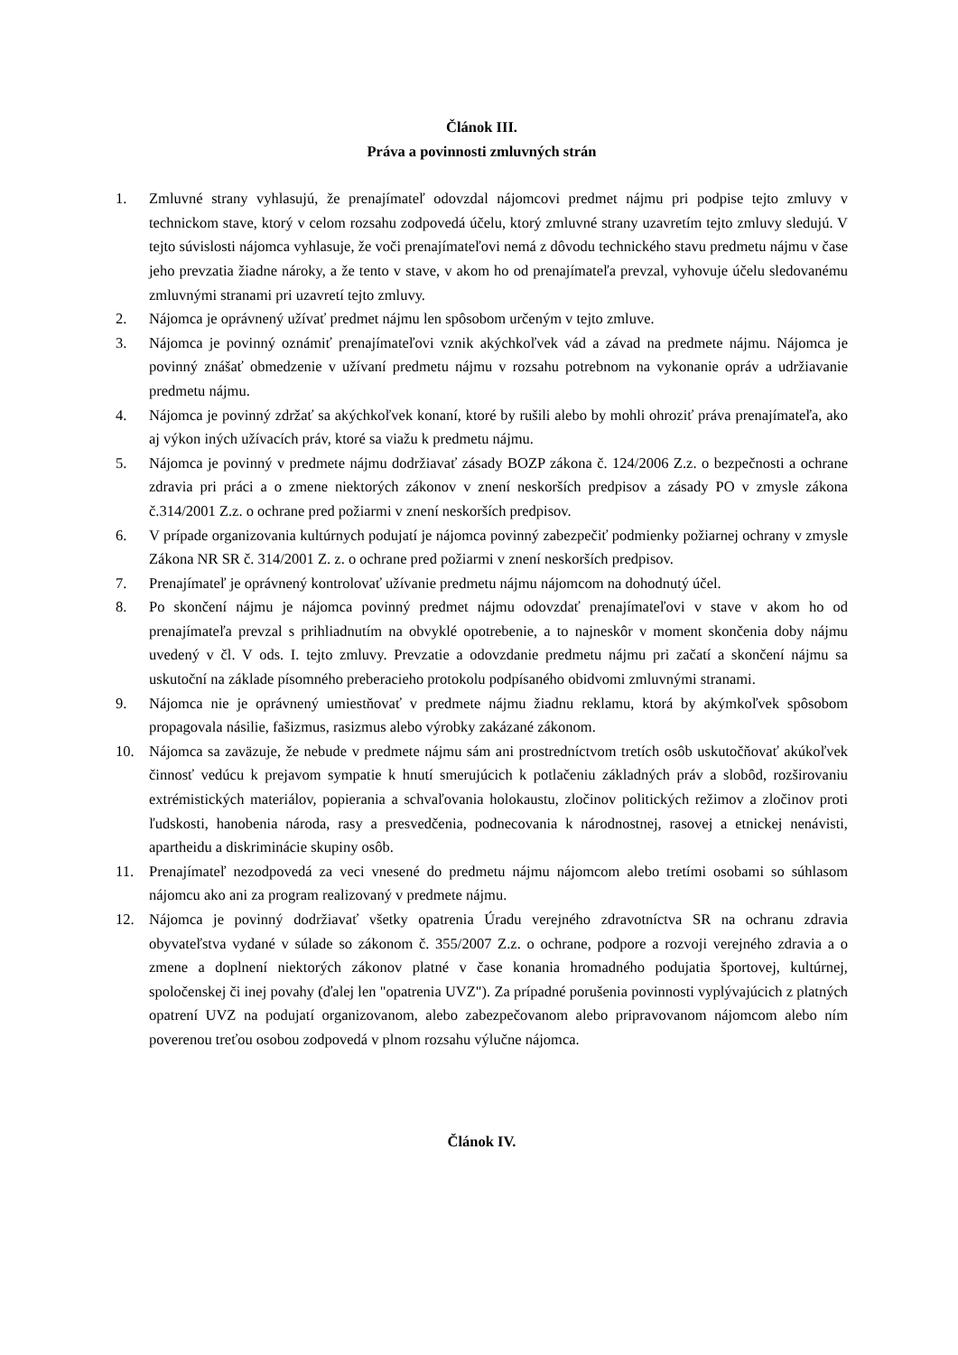Článok III.
Práva a povinnosti zmluvných strán
1. Zmluvné strany vyhlasujú, že prenajímateľ odovzdal nájomcovi predmet nájmu pri podpise tejto zmluvy v technickom stave, ktorý v celom rozsahu zodpovedá účelu, ktorý zmluvné strany uzavretím tejto zmluvy sledujú. V tejto súvislosti nájomca vyhlasuje, že voči prenajímateľovi nemá z dôvodu technického stavu predmetu nájmu v čase jeho prevzatia žiadne nároky, a že tento v stave, v akom ho od prenajímateľa prevzal, vyhovuje účelu sledovanému zmluvnými stranami pri uzavretí tejto zmluvy.
2. Nájomca je oprávnený užívať predmet nájmu len spôsobom určeným v tejto zmluve.
3. Nájomca je povinný oznámiť prenajímateľovi vznik akýchkoľvek vád a závad na predmete nájmu. Nájomca je povinný znášať obmedzenie v užívaní predmetu nájmu v rozsahu potrebnom na vykonanie opráv a udržiavanie predmetu nájmu.
4. Nájomca je povinný zdržať sa akýchkoľvek konaní, ktoré by rušili alebo by mohli ohroziť práva prenajímateľa, ako aj výkon iných užívacích práv, ktoré sa viažu k predmetu nájmu.
5. Nájomca je povinný v predmete nájmu dodržiavať zásady BOZP zákona č. 124/2006 Z.z. o bezpečnosti a ochrane zdravia pri práci a o zmene niektorých zákonov v znení neskorších predpisov a zásady PO v zmysle zákona č.314/2001 Z.z. o ochrane pred požiarmi v znení neskorších predpisov.
6. V prípade organizovania kultúrnych podujatí je nájomca povinný zabezpečiť podmienky požiarnej ochrany v zmysle Zákona NR SR č. 314/2001 Z. z. o ochrane pred požiarmi v znení neskorších predpisov.
7. Prenajímateľ je oprávnený kontrolovať užívanie predmetu nájmu nájomcom na dohodnutý účel.
8. Po skončení nájmu je nájomca povinný predmet nájmu odovzdať prenajímateľovi v stave v akom ho od prenajímateľa prevzal s prihliadnutím na obvyklé opotrebenie, a to najneskôr v moment skončenia doby nájmu uvedený v čl. V ods. I. tejto zmluvy. Prevzatie a odovzdanie predmetu nájmu pri začatí a skončení nájmu sa uskutoční na základe písomného preberacieho protokolu podpísaného obidvomi zmluvnými stranami.
9. Nájomca nie je oprávnený umiestňovať v predmete nájmu žiadnu reklamu, ktorá by akýmkoľvek spôsobom propagovala násilie, fašizmus, rasizmus alebo výrobky zakázané zákonom.
10. Nájomca sa zaväzuje, že nebude v predmete nájmu sám ani prostredníctvom tretích osôb uskutočňovať akúkoľvek činnosť vedúcu k prejavom sympatie k hnutí smerujúcich k potlačeniu základných práv a slobôd, rozširovaniu extrémistických materiálov, popierania a schvaľovania holokaustu, zločinov politických režimov a zločinov proti ľudskosti, hanobenia národa, rasy a presvedčenia, podnecovania k národnostnej, rasovej a etnickej nenávisti, apartheidu a diskriminácie skupiny osôb.
11. Prenajímateľ nezodpovedá za veci vnesené do predmetu nájmu nájomcom alebo tretími osobami so súhlasom nájomcu ako ani za program realizovaný v predmete nájmu.
12. Nájomca je povinný dodržiavať všetky opatrenia Úradu verejného zdravotníctva SR na ochranu zdravia obyvateľstva vydané v súlade so zákonom č. 355/2007 Z.z. o ochrane, podpore a rozvoji verejného zdravia a o zmene a doplnení niektorých zákonov platné v čase konania hromadného podujatia športovej, kultúrnej, spoločenskej či inej povahy (ďalej len "opatrenia UVZ"). Za prípadné porušenia povinnosti vyplývajúcich z platných opatrení UVZ na podujatí organizovanom, alebo zabezpečovanom alebo pripravovanom nájomcom alebo ním poverenou treťou osobou zodpovedá v plnom rozsahu výlučne nájomca.
Článok IV.